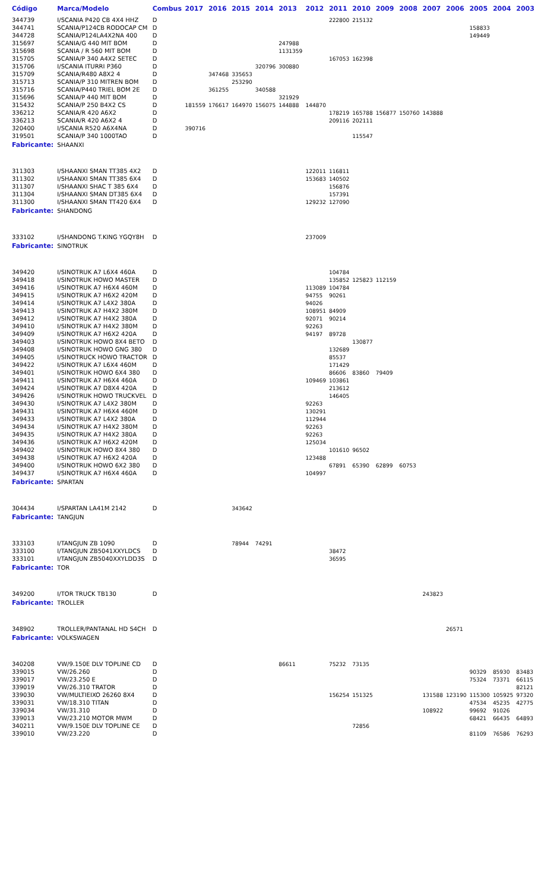| Código | Marca/Modelo | Combus | 2017 | 2016 | 2015 | 2014 | 2013 | 2012 | 2011 | 2010 | 2009 | 2008 | 2007 | 2006 | 2005 | 2004 | 2003 |
| --- | --- | --- | --- | --- | --- | --- | --- | --- | --- | --- | --- | --- | --- | --- | --- | --- | --- |
| 344739 | I/SCANIA P420 CB 4X4 HHZ | D | | | | | | | 222800 | 215132 | | | | | | | |
| 344741 | SCANIA/P124CB RODOCAP CM | D | | | | | | | | | | | | | 158833 | | |
| 344728 | SCANIA/P124LA4X2NA 400 | D | | | | | | | | | | | | | 149449 | | |
| 315697 | SCANIA/G 440 MIT BOM | D | | | | | 247988 | | | | | | | | | | |
| 315698 | SCANIA / R 560 MIT BOM | D | | | | | 1131359 | | | | | | | | | | |
| 315705 | SCANIA/P 340 A4X2 SETEC | D | | | | | | | 167053 | 162398 | | | | | | | |
| 315706 | I/SCANIA ITURRI P360 | D | | | | 320796 | 300880 | | | | | | | | | | |
| 315709 | SCANIA/R480 A8X2 4 | D | | 347468 | 335653 | | | | | | | | | | | | |
| 315713 | SCANIA/P 310 MITREN BOM | D | | | 253290 | | | | | | | | | | | | |
| 315716 | SCANIA/P440 TRIEL BOM 2E | D | | 361255 | | 340588 | | | | | | | | | | | |
| 315696 | SCANIA/P 440 MIT BOM | D | | | | | 321929 | | | | | | | | | | |
| 315432 | SCANIA/P 250 B4X2 CS | D | 181559 | 176617 | 164970 | 156075 | 144888 | 144870 | | | | | | | | | |
| 336212 | SCANIA/R 420 A6X2 | D | | | | | | | 178219 | 165788 | 156877 | 150760 | 143888 | | | | |
| 336213 | SCANIA/R 420 A6X2 4 | D | | | | | | | 209116 | 202111 | | | | | | | |
| 320400 | I/SCANIA R520 A6X4NA | D | 390716 | | | | | | | | | | | | | | |
| 319501 | SCANIA/P 340 1000TAO | D | | | | | | | | 115547 | | | | | | | |
| Fabricante: | SHAANXI | | | | | | | | | | | | | | | | |
| 311303 | I/SHAANXI SMAN TT385 4X2 | D | | | | | | 122011 | 116811 | | | | | | | | |
| 311302 | I/SHAANXI SMAN TT385 6X4 | D | | | | | | 153683 | 140502 | | | | | | | | |
| 311307 | I/SHAANXI SHAC T 385 6X4 | D | | | | | | | 156876 | | | | | | | | |
| 311304 | I/SHAANXI SMAN DT385 6X4 | D | | | | | | | 157391 | | | | | | | | |
| 311300 | I/SHAANXI SMAN TT420 6X4 | D | | | | | | 129232 | 127090 | | | | | | | | |
| Fabricante: | SHANDONG | | | | | | | | | | | | | | | | |
| 333102 | I/SHANDONG T.KING YGQY8H | D | | | | | | 237009 | | | | | | | | | |
| Fabricante: | SINOTRUK | | | | | | | | | | | | | | | | |
| 349420 | I/SINOTRUK A7 L6X4 460A | D | | | | | | | 104784 | | | | | | | | |
| 349418 | I/SINOTRUK HOWO MASTER | D | | | | | | | 135852 | 125823 | 112159 | | | | | | |
| 349416 | I/SINOTRUK A7 H6X4 460M | D | | | | | | 113089 | 104784 | | | | | | | | |
| 349415 | I/SINOTRUK A7 H6X2 420M | D | | | | | | 94755 | 90261 | | | | | | | | |
| 349414 | I/SINOTRUK A7 L4X2 380A | D | | | | | | 94026 | | | | | | | | | |
| 349413 | I/SINOTRUK A7 H4X2 380M | D | | | | | | 108951 | 84909 | | | | | | | | |
| 349412 | I/SINOTRUK A7 H4X2 380A | D | | | | | | 92071 | 90214 | | | | | | | | |
| 349410 | I/SINOTRUK A7 H4X2 380M | D | | | | | | 92263 | | | | | | | | | |
| 349409 | I/SINOTRUK A7 H6X2 420A | D | | | | | | 94197 | 89728 | | | | | | | | |
| 349403 | I/SINOTRUK HOWO 8X4 BETO | D | | | | | | | | 130877 | | | | | | | |
| 349408 | I/SINOTRUK HOWO GNG 380 | D | | | | | | | 132689 | | | | | | | | |
| 349405 | I/SINOTRUCK HOWO TRACTOR | D | | | | | | | 85537 | | | | | | | | |
| 349422 | I/SINOTRUK A7 L6X4 460M | D | | | | | | | 171429 | | | | | | | | |
| 349401 | I/SINOTRUK HOWO 6X4 380 | D | | | | | | | 86606 | 83860 | 79409 | | | | | | |
| 349411 | I/SINOTRUK A7 H6X4 460A | D | | | | | | 109469 | 103861 | | | | | | | | |
| 349424 | I/SINOTRUK A7 D8X4 420A | D | | | | | | | 213612 | | | | | | | | |
| 349426 | I/SINOTRUK HOWO TRUCKVEL | D | | | | | | | 146405 | | | | | | | | |
| 349430 | I/SINOTRUK A7 L4X2 380M | D | | | | | | 92263 | | | | | | | | | |
| 349431 | I/SINOTRUK A7 H6X4 460M | D | | | | | | 130291 | | | | | | | | | |
| 349433 | I/SINOTRUK A7 L4X2 380A | D | | | | | | 112944 | | | | | | | | | |
| 349434 | I/SINOTRUK A7 H4X2 380M | D | | | | | | 92263 | | | | | | | | | |
| 349435 | I/SINOTRUK A7 H4X2 380A | D | | | | | | 92263 | | | | | | | | | |
| 349436 | I/SINOTRUK A7 H6X2 420M | D | | | | | | 125034 | | | | | | | | | |
| 349402 | I/SINOTRUK HOWO 8X4 380 | D | | | | | | | 101610 | 96502 | | | | | | | |
| 349438 | I/SINOTRUK A7 H6X2 420A | D | | | | | | 123488 | | | | | | | | | |
| 349400 | I/SINOTRUK HOWO 6X2 380 | D | | | | | | | 67891 | 65390 | 62899 | 60753 | | | | | |
| 349437 | I/SINOTRUK A7 H6X4 460A | D | | | | | | 104997 | | | | | | | | | |
| Fabricante: | SPARTAN | | | | | | | | | | | | | | | | |
| 304434 | I/SPARTAN LA41M 2142 | D | | | 343642 | | | | | | | | | | | | |
| Fabricante: | TANGJUN | | | | | | | | | | | | | | | | |
| 333103 | I/TANGJUN ZB 1090 | D | | | 78944 | 74291 | | | | | | | | | | | |
| 333100 | I/TANGJUN ZB5041XXYLDCS | D | | | | | | | 38472 | | | | | | | | |
| 333101 | I/TANGJUN ZB5040XXYLDD3S | D | | | | | | | 36595 | | | | | | | | |
| Fabricante: | TOR | | | | | | | | | | | | | | | | |
| 349200 | I/TOR TRUCK TB130 | D | | | | | | | | | | | 243823 | | | | |
| Fabricante: | TROLLER | | | | | | | | | | | | | | | | |
| 348902 | TROLLER/PANTANAL HD S4CH | D | | | | | | | | | | | | 26571 | | | |
| Fabricante: | VOLKSWAGEN | | | | | | | | | | | | | | | | |
| 340208 | VW/9.150E DLV TOPLINE CD | D | | | | | 86611 | | 75232 | 73135 | | | | | | | |
| 339015 | VW/26.260 | D | | | | | | | | | | | | | 90329 | 85930 | 83483 |
| 339017 | VW/23.250 E | D | | | | | | | | | | | | | 75324 | 73371 | 66115 |
| 339019 | VW/26.310 TRATOR | D | | | | | | | | | | | | | | | 82121 |
| 339030 | VW/MULTIEIXO 26260 8X4 | D | | | | | | | 156254 | 151325 | | | 131588 | 123190 | 115300 | 105925 | 97320 |
| 339031 | VW/18.310 TITAN | D | | | | | | | | | | | | | 47534 | 45235 | 42775 |
| 339034 | VW/31.310 | D | | | | | | | | | | | 108922 | | 99692 | 91026 | |
| 339013 | VW/23.210 MOTOR MWM | D | | | | | | | | | | | | | 68421 | 66435 | 64893 |
| 340211 | VW/9.150E DLV TOPLINE CE | D | | | | | | | | 72856 | | | | | | | |
| 339010 | VW/23.220 | D | | | | | | | | | | | | | 81109 | 76586 | 76293 |